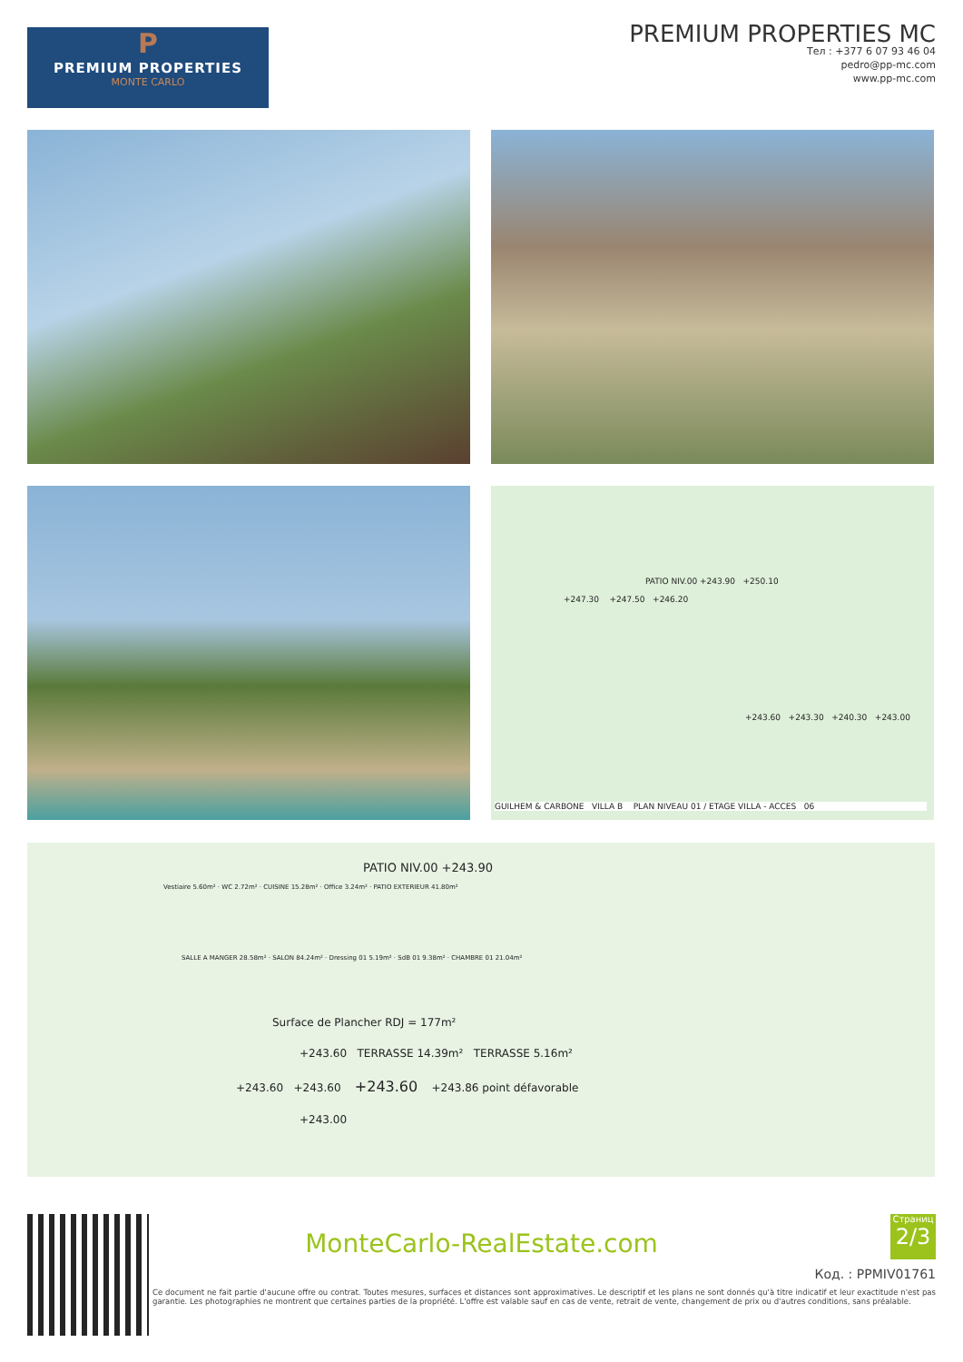P
PREMIUM PROPERTIES
MONTE CARLO
PREMIUM PROPERTIES MC
Тел : +377 6 07 93 46 04
pedro@pp-mc.com
www.pp-mc.com
PATIO NIV.00 +243.90 +250.10
+247.30 +247.50 +246.20
+243.60 +243.30 +240.30 +243.00
GUILHEM & CARBONE VILLA B PLAN NIVEAU 01 / ETAGE VILLA - ACCES 06
PATIO NIV.00 +243.90
Vestiaire 5.60m² · WC 2.72m² · CUISINE 15.28m² · Office 3.24m² · PATIO EXTERIEUR 41.80m²
SALLE A MANGER 28.58m² · SALON 84.24m² · Dressing 01 5.19m² · SdB 01 9.38m² · CHAMBRE 01 21.04m²
Surface de Plancher RDJ = 177m²
+243.60 TERRASSE 14.39m² TERRASSE 5.16m²
+243.60 +243.60 +243.60 +243.86 point défavorable
+243.00
MonteCarlo-RealEstate.com
Страниц
2/3
Код. : PPMIV01761
Ce document ne fait partie d'aucune offre ou contrat. Toutes mesures, surfaces et distances sont approximatives. Le descriptif et les plans ne sont donnés qu'à titre indicatif et leur exactitude n'est pas garantie. Les photographies ne montrent que certaines parties de la propriété. L'offre est valable sauf en cas de vente, retrait de vente, changement de prix ou d'autres conditions, sans préalable.